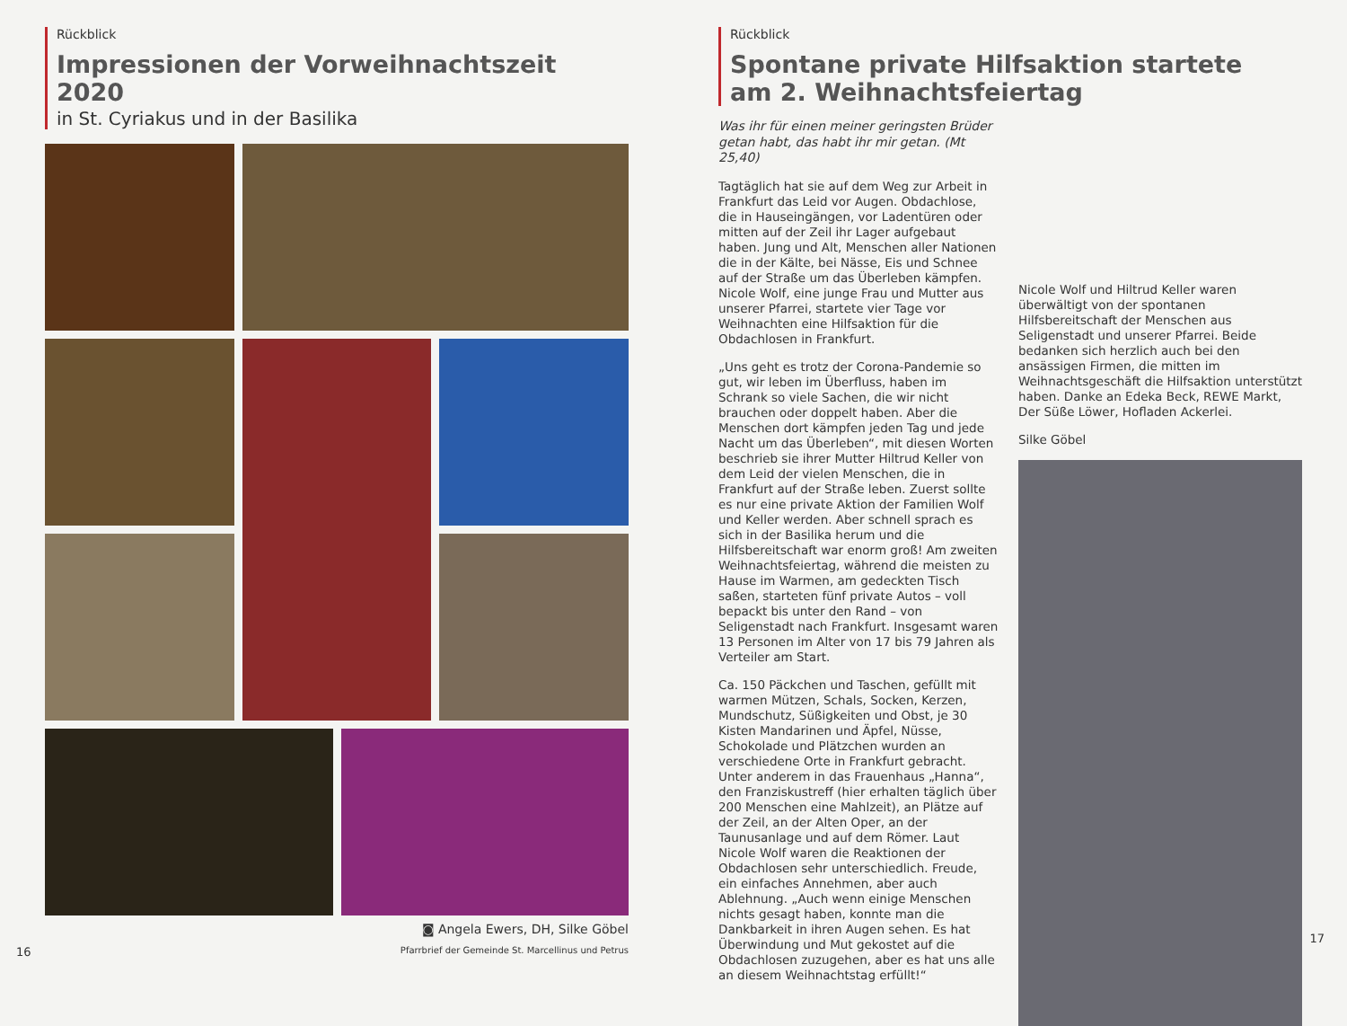Rückblick
Impressionen der Vorweihnachtszeit 2020
in St. Cyriakus und in der Basilika
◙ Angela Ewers, DH, Silke Göbel
16 Pfarrbrief der Gemeinde St. Marcellinus und Petrus
Rückblick
Spontane private Hilfsaktion startete
am 2. Weihnachtsfeiertag
Was ihr für einen meiner geringsten Brüder getan habt, das habt ihr mir getan. (Mt 25,40)
Tagtäglich hat sie auf dem Weg zur Arbeit in Frankfurt das Leid vor Augen. Obdachlose, die in Hauseingängen, vor Ladentüren oder mitten auf der Zeil ihr Lager aufgebaut haben. Jung und Alt, Menschen aller Nationen die in der Kälte, bei Nässe, Eis und Schnee auf der Straße um das Überleben kämpfen. Nicole Wolf, eine junge Frau und Mutter aus unserer Pfarrei, startete vier Tage vor Weihnachten eine Hilfsaktion für die Obdachlosen in Frankfurt.
„Uns geht es trotz der Corona-Pandemie so gut, wir leben im Überfluss, haben im Schrank so viele Sachen, die wir nicht brauchen oder doppelt haben. Aber die Menschen dort kämpfen jeden Tag und jede Nacht um das Überleben“, mit diesen Worten beschrieb sie ihrer Mutter Hiltrud Keller von dem Leid der vielen Menschen, die in Frankfurt auf der Straße leben. Zuerst sollte es nur eine private Aktion der Familien Wolf und Keller werden. Aber schnell sprach es sich in der Basilika herum und die Hilfsbereitschaft war enorm groß! Am zweiten Weihnachtsfeiertag, während die meisten zu Hause im Warmen, am gedeckten Tisch saßen, starteten fünf private Autos – voll bepackt bis unter den Rand – von Seligenstadt nach Frankfurt. Insgesamt waren 13 Personen im Alter von 17 bis 79 Jahren als Verteiler am Start.
Ca. 150 Päckchen und Taschen, gefüllt mit warmen Mützen, Schals, Socken, Kerzen, Mundschutz, Süßigkeiten und Obst, je 30 Kisten Mandarinen und Äpfel, Nüsse, Schokolade und Plätzchen wurden an verschiedene Orte in Frankfurt gebracht. Unter anderem in das Frauenhaus „Hanna“, den Franziskustreff (hier erhalten täglich über 200 Menschen eine Mahlzeit), an Plätze auf der Zeil, an der Alten Oper, an der Taunusanlage und auf dem Römer. Laut Nicole Wolf waren die Reaktionen der Obdachlosen sehr unterschiedlich. Freude, ein einfaches Annehmen, aber auch Ablehnung. „Auch wenn einige Menschen nichts gesagt haben, konnte man die Dankbarkeit in ihren Augen sehen. Es hat Überwindung und Mut gekostet auf die Obdachlosen zuzugehen, aber es hat uns alle an diesem Weihnachtstag erfüllt!“
Nicole Wolf und Hiltrud Keller waren überwältigt von der spontanen Hilfsbereitschaft der Menschen aus Seligenstadt und unserer Pfarrei. Beide bedanken sich herzlich auch bei den ansässigen Firmen, die mitten im Weihnachtsgeschäft die Hilfsaktion unterstützt haben. Danke an Edeka Beck, REWE Markt, Der Süße Löwer, Hofladen Ackerlei.
Silke Göbel
17